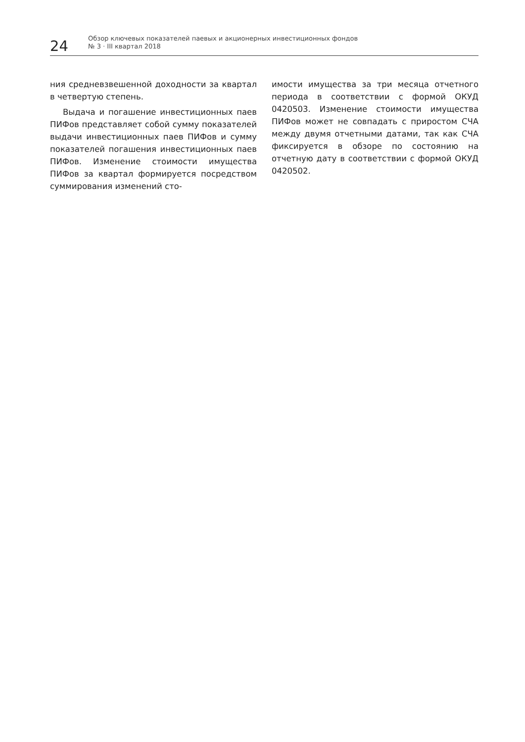24
Обзор ключевых показателей паевых и акционерных инвестиционных фондов
№ 3 · III квартал 2018
ния средневзвешенной доходности за квартал в четвертую степень.
Выдача и погашение инвестиционных паев ПИФов представляет собой сумму показателей выдачи инвестиционных паев ПИФов и сумму показателей погашения инвестиционных паев ПИФов. Изменение стоимости имущества ПИФов за квартал формируется посредством суммирования изменений сто-
имости имущества за три месяца отчетного периода в соответствии с формой ОКУД 0420503. Изменение стоимости имущества ПИФов может не совпадать с приростом СЧА между двумя отчетными датами, так как СЧА фиксируется в обзоре по состоянию на отчетную дату в соответствии с формой ОКУД 0420502.